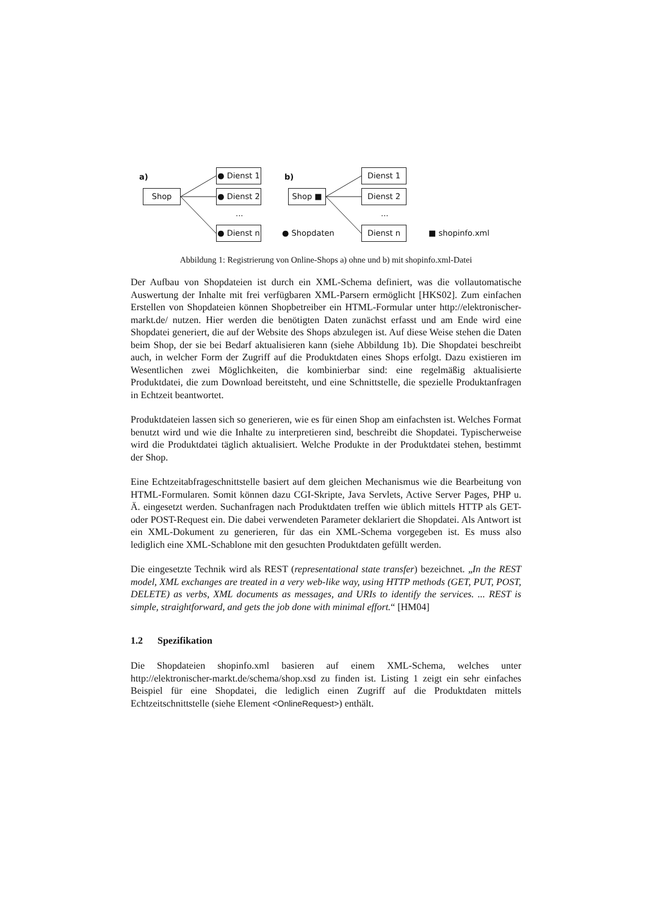a)
Shop
● Dienst 1
● Dienst 2
...
● Dienst n
b)
Shop ■
Dienst 1
Dienst 2
...
Dienst n
● Shopdaten ■ shopinfo.xml
Abbildung 1: Registrierung von Online-Shops a) ohne und b) mit shopinfo.xml-Datei
Der Aufbau von Shopdateien ist durch ein XML-Schema definiert, was die vollautomatische Auswertung der Inhalte mit frei verfügbaren XML-Parsern ermöglicht [HKS02]. Zum einfachen Erstellen von Shopdateien können Shopbetreiber ein HTML-Formular unter http://elektronischer-markt.de/ nutzen. Hier werden die benötigten Daten zunächst erfasst und am Ende wird eine Shopdatei generiert, die auf der Website des Shops abzulegen ist. Auf diese Weise stehen die Daten beim Shop, der sie bei Bedarf aktualisieren kann (siehe Abbildung 1b). Die Shopdatei beschreibt auch, in welcher Form der Zugriff auf die Produktdaten eines Shops erfolgt. Dazu existieren im Wesentlichen zwei Möglichkeiten, die kombinierbar sind: eine regelmäßig aktualisierte Produktdatei, die zum Download bereitsteht, und eine Schnittstelle, die spezielle Produktanfragen in Echtzeit beantwortet.
Produktdateien lassen sich so generieren, wie es für einen Shop am einfachsten ist. Welches Format benutzt wird und wie die Inhalte zu interpretieren sind, beschreibt die Shopdatei. Typischerweise wird die Produktdatei täglich aktualisiert. Welche Produkte in der Produktdatei stehen, bestimmt der Shop.
Eine Echtzeitabfrageschnittstelle basiert auf dem gleichen Mechanismus wie die Bearbeitung von HTML-Formularen. Somit können dazu CGI-Skripte, Java Servlets, Active Server Pages, PHP u. Ä. eingesetzt werden. Suchanfragen nach Produktdaten treffen wie üblich mittels HTTP als GET- oder POST-Request ein. Die dabei verwendeten Parameter deklariert die Shopdatei. Als Antwort ist ein XML-Dokument zu generieren, für das ein XML-Schema vorgegeben ist. Es muss also lediglich eine XML-Schablone mit den gesuchten Produktdaten gefüllt werden.
Die eingesetzte Technik wird als REST (representational state transfer) bezeichnet. „In the REST model, XML exchanges are treated in a very web-like way, using HTTP methods (GET, PUT, POST, DELETE) as verbs, XML documents as messages, and URIs to identify the services. ... REST is simple, straightforward, and gets the job done with minimal effort.“ [HM04]
1.2 Spezifikation
Die Shopdateien shopinfo.xml basieren auf einem XML-Schema, welches unter http://elektronischer-markt.de/schema/shop.xsd zu finden ist. Listing 1 zeigt ein sehr einfaches Beispiel für eine Shopdatei, die lediglich einen Zugriff auf die Produktdaten mittels Echtzeitschnittstelle (siehe Element <OnlineRequest>) enthält.